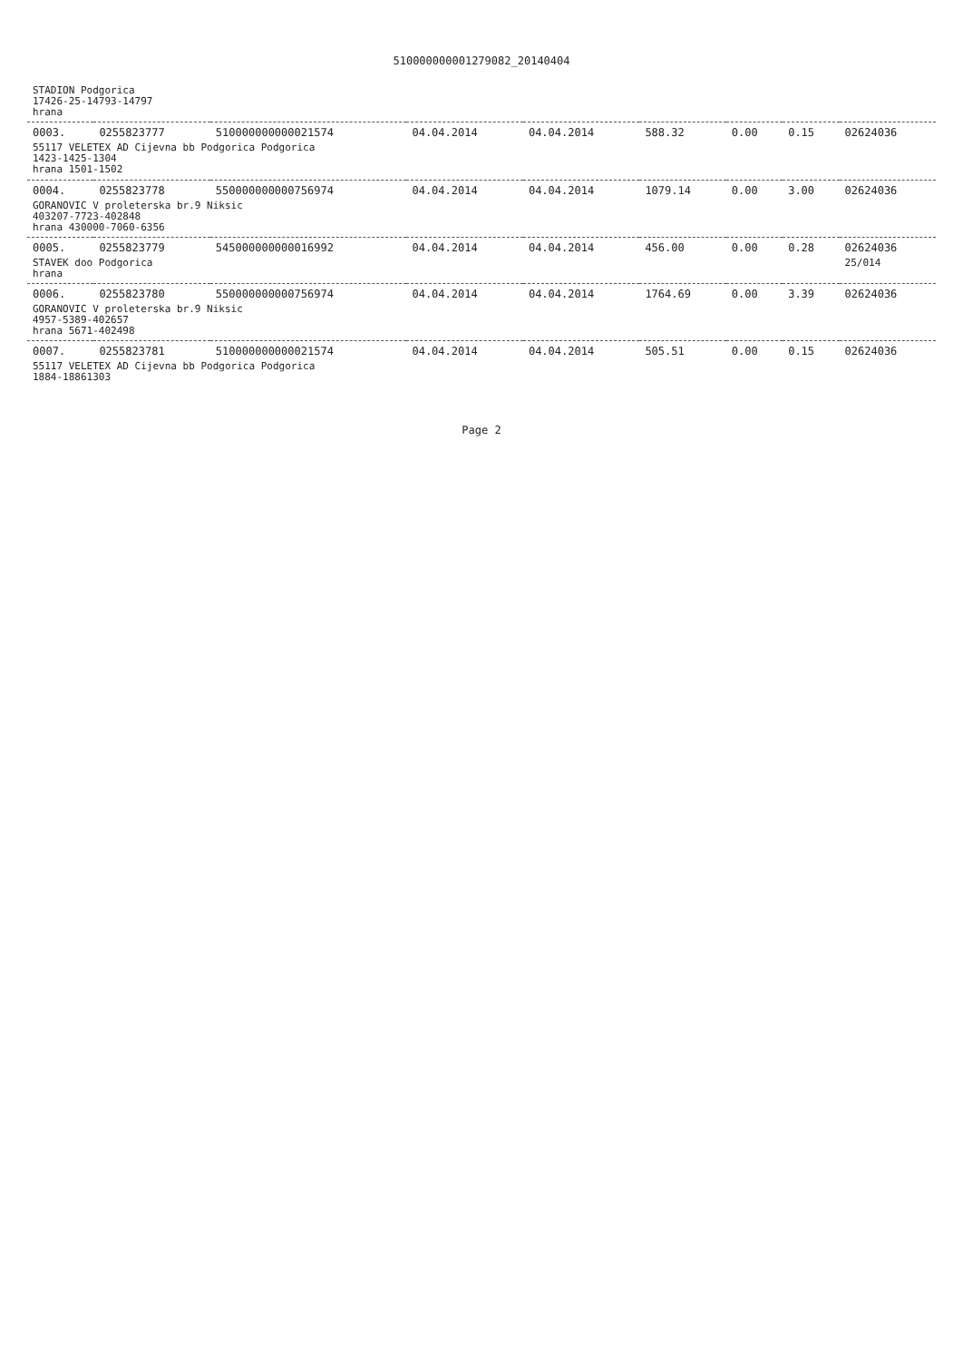510000000001279082_20140404
| STADION Podgorica 17426-25-14793-14797 hrana | | | | | | | | |
| 0003. | 0255823777 | 510000000000021574 | 04.04.2014 | 04.04.2014 | 588.32 | 0.00 | 0.15 | 02624036 |
| 55117 VELETEX AD Cijevna bb Podgorica Podgorica 1423-1425-1304 hrana 1501-1502 | | | | | | | | |
| 0004. | 0255823778 | 550000000000756974 | 04.04.2014 | 04.04.2014 | 1079.14 | 0.00 | 3.00 | 02624036 |
| GORANOVIC V proleterska br.9 Niksic 403207-7723-402848 hrana 430000-7060-6356 | | | | | | | | |
| 0005. | 0255823779 | 545000000000016992 | 04.04.2014 | 04.04.2014 | 456.00 | 0.00 | 0.28 | 02624036 |
| STAVEK doo Podgorica hrana | | | | | | | | 25/014 |
| 0006. | 0255823780 | 550000000000756974 | 04.04.2014 | 04.04.2014 | 1764.69 | 0.00 | 3.39 | 02624036 |
| GORANOVIC V proleterska br.9 Niksic 4957-5389-402657 hrana 5671-402498 | | | | | | | | |
| 0007. | 0255823781 | 510000000000021574 | 04.04.2014 | 04.04.2014 | 505.51 | 0.00 | 0.15 | 02624036 |
| 55117 VELETEX AD Cijevna bb Podgorica Podgorica 1884-18861303 | | | | | | | | |
Page 2